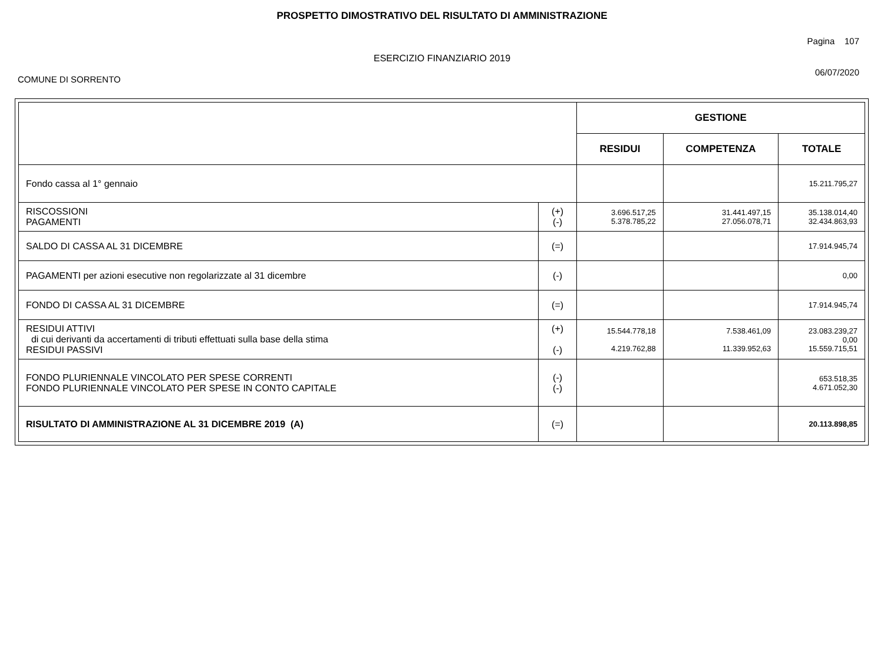PROSPETTO DIMOSTRATIVO DEL RISULTATO DI AMMINISTRAZIONE
Pagina 107
ESERCIZIO FINANZIARIO 2019
COMUNE DI SORRENTO 06/07/2020
| | | GESTIONE | | |
| --- | --- | --- | --- | --- |
| | | RESIDUI | COMPETENZA | TOTALE |
| Fondo cassa al 1° gennaio | | | | 15.211.795,27 |
| RISCOSSIONI PAGAMENTI | (+) (-) | 3.696.517,25 5.378.785,22 | 31.441.497,15 27.056.078,71 | 35.138.014,40 32.434.863,93 |
| SALDO DI CASSA AL 31 DICEMBRE | (=) | | | 17.914.945,74 |
| PAGAMENTI per azioni esecutive non regolarizzate al 31 dicembre | (-) | | | 0,00 |
| FONDO DI CASSA AL 31 DICEMBRE | (=) | | | 17.914.945,74 |
| RESIDUI ATTIVI di cui derivanti da accertamenti di tributi effettuati sulla base della stima RESIDUI PASSIVI | (+) (-) | 15.544.778,18 4.219.762,88 | 7.538.461,09 11.339.952,63 | 23.083.239,27 0,00 15.559.715,51 |
| FONDO PLURIENNALE VINCOLATO PER SPESE CORRENTI FONDO PLURIENNALE VINCOLATO PER SPESE IN CONTO CAPITALE | (-) (-) | | | 653.518,35 4.671.052,30 |
| RISULTATO DI AMMINISTRAZIONE AL 31 DICEMBRE 2019 (A) | (=) | | | 20.113.898,85 |